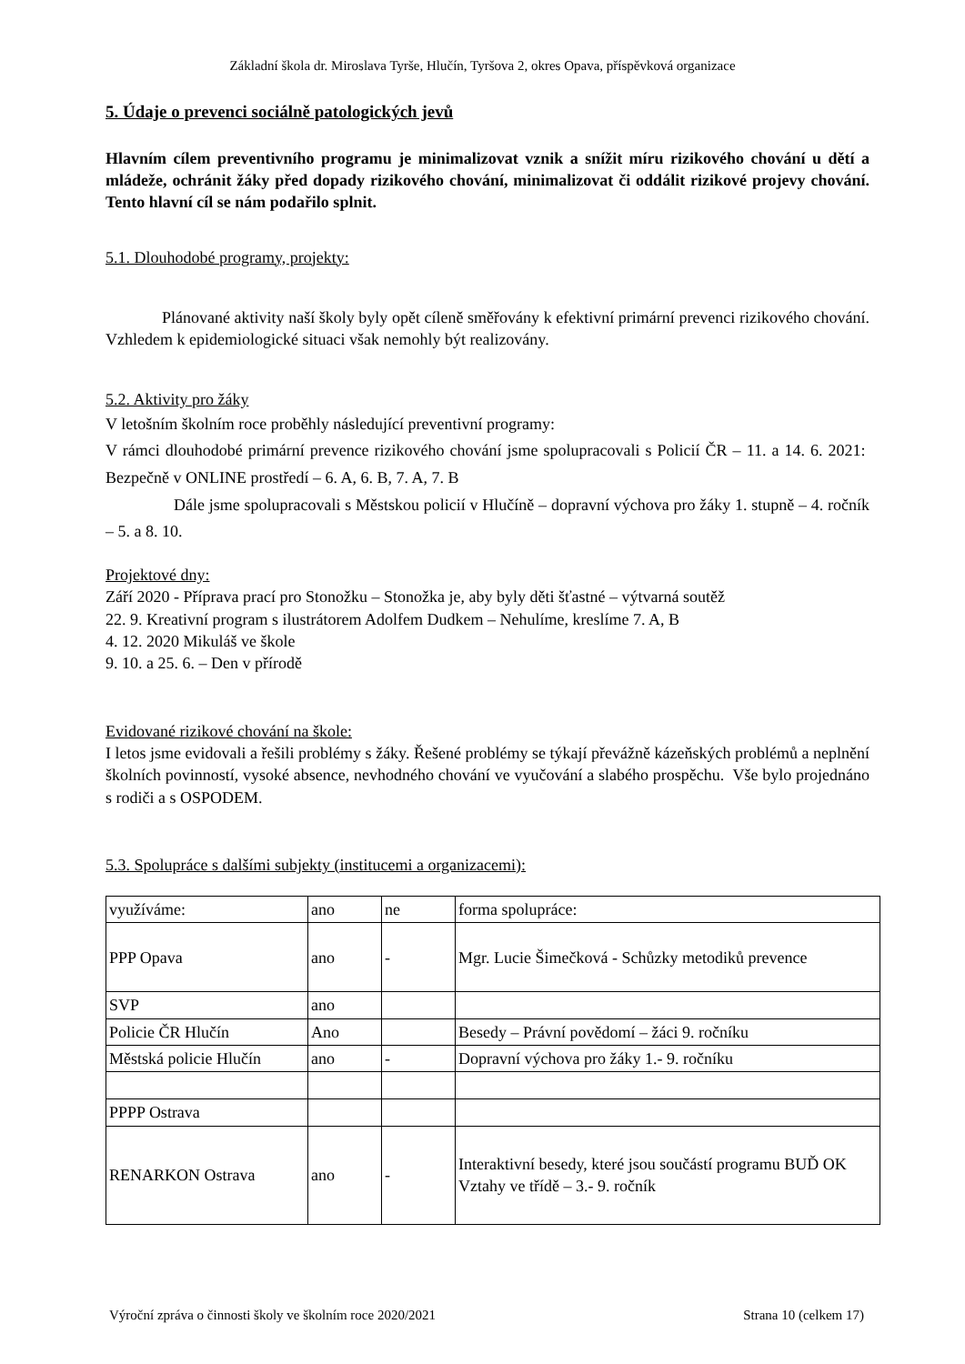Základní škola dr. Miroslava Tyrše, Hlučín, Tyršova 2, okres Opava, příspěvková organizace
5. Údaje o prevenci sociálně patologických jevů
Hlavním cílem preventivního programu je minimalizovat vznik a snížit míru rizikového chování u dětí a mládeže, ochránit žáky před dopady rizikového chování, minimalizovat či oddálit rizikové projevy chování. Tento hlavní cíl se nám podařilo splnit.
5.1. Dlouhodobé programy, projekty:
Plánované aktivity naší školy byly opět cíleně směřovány k efektivní primární prevenci rizikového chování. Vzhledem k epidemiologické situaci však nemohly být realizovány.
5.2. Aktivity pro žáky
V letošním školním roce proběhly následující preventivní programy:
V rámci dlouhodobé primární prevence rizikového chování jsme spolupracovali s Policií ČR – 11. a 14. 6. 2021: Bezpečně v ONLINE prostředí – 6. A, 6. B, 7. A, 7. B
Dále jsme spolupracovali s Městskou policií v Hlučíně – dopravní výchova pro žáky 1. stupně – 4. ročník – 5. a 8. 10.
Projektové dny:
Září 2020 - Příprava prací pro Stonožku – Stonožka je, aby byly děti šťastné – výtvarná soutěž
22. 9. Kreativní program s ilustrátorem Adolfem Dudkem – Nehulíme, kreslíme 7. A, B
4. 12. 2020 Mikuláš ve škole
9. 10. a 25. 6. – Den v přírodě
Evidované rizikové chování na škole:
I letos jsme evidovali a řešili problémy s žáky. Řešené problémy se týkají převážně kázeňských problémů a neplnění školních povinností, vysoké absence, nevhodného chování ve vyučování a slabého prospěchu. Vše bylo projednáno s rodiči a s OSPODEM.
5.3. Spolupráce s dalšími subjekty (institucemi a organizacemi):
| využíváme: | ano | ne | forma spolupráce: |
| PPP Opava | ano | - | Mgr. Lucie Šimečková - Schůzky metodiků prevence |
| SVP | ano | | |
| Policie ČR Hlučín | Ano | | Besedy – Právní povědomí – žáci 9. ročníku |
| Městská policie Hlučín | ano | - | Dopravní výchova pro žáky 1.- 9. ročníku |
| PPPP Ostrava | | | |
| RENARKON Ostrava | ano | - | Interaktivní besedy, které jsou součástí programu BUĎ OK Vztahy ve třídě – 3.- 9. ročník |
Výroční zpráva o činnosti školy ve školním roce 2020/2021 Strana 10 (celkem 17)